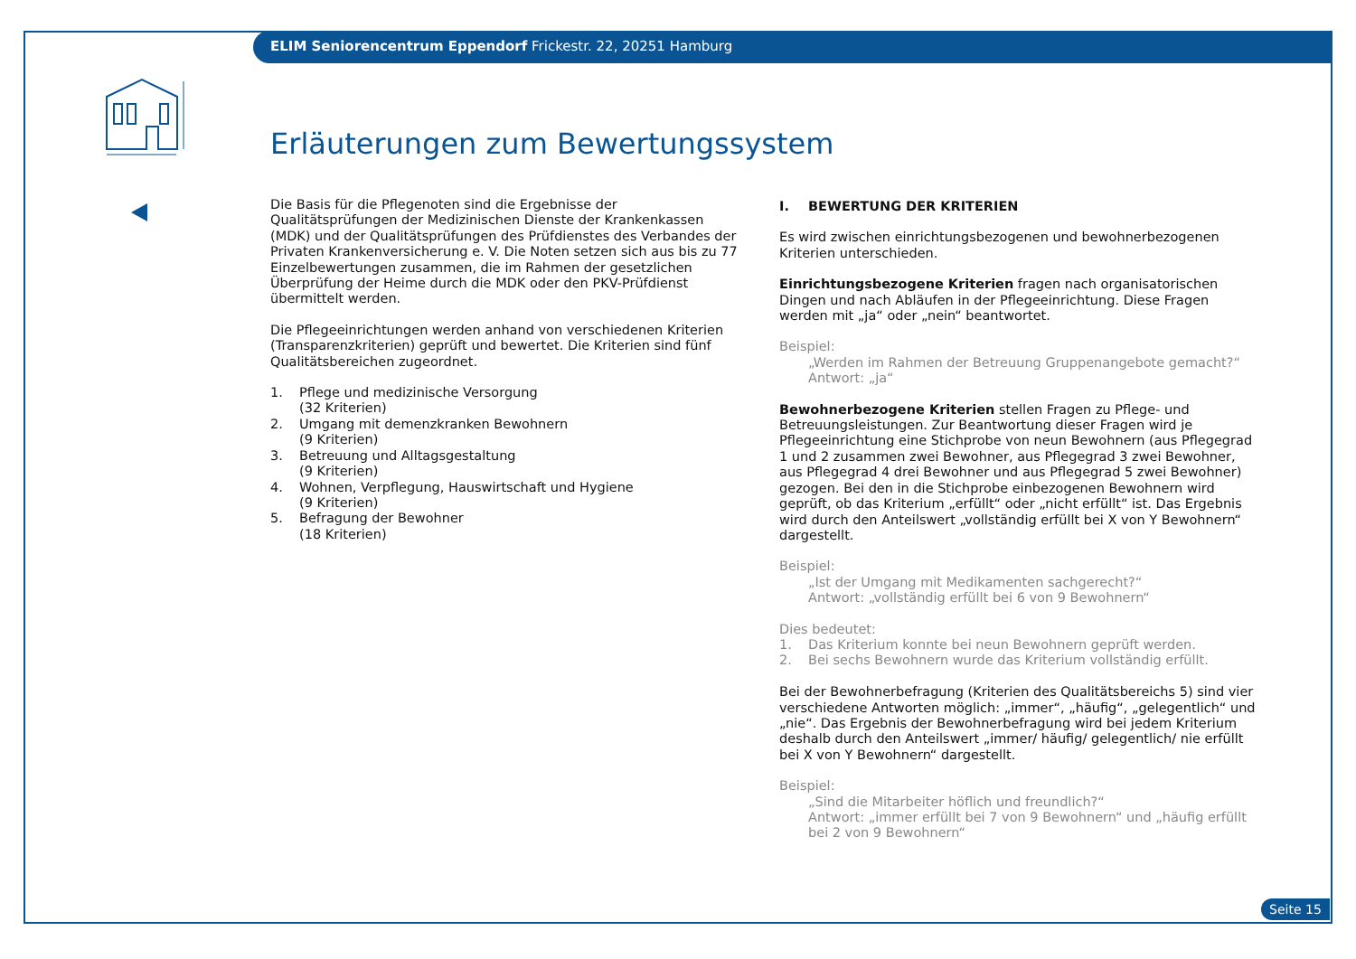ELIM Seniorencentrum Eppendorf Frickestr. 22, 20251 Hamburg
Erläuterungen zum Bewertungssystem
Die Basis für die Pflegenoten sind die Ergebnisse der Qualitätsprüfungen der Medizinischen Dienste der Krankenkassen (MDK) und der Qualitätsprüfungen des Prüfdienstes des Verbandes der Privaten Krankenversicherung e. V. Die Noten setzen sich aus bis zu 77 Einzelbewertungen zusammen, die im Rahmen der gesetzlichen Überprüfung der Heime durch die MDK oder den PKV-Prüfdienst übermittelt werden.
Die Pflegeeinrichtungen werden anhand von verschiedenen Kriterien (Transparenzkriterien) geprüft und bewertet. Die Kriterien sind fünf Qualitätsbereichen zugeordnet.
1. Pflege und medizinische Versorgung
(32 Kriterien)
2. Umgang mit demenzkranken Bewohnern
(9 Kriterien)
3. Betreuung und Alltagsgestaltung
(9 Kriterien)
4. Wohnen, Verpflegung, Hauswirtschaft und Hygiene
(9 Kriterien)
5. Befragung der Bewohner
(18 Kriterien)
I. BEWERTUNG DER KRITERIEN
Es wird zwischen einrichtungsbezogenen und bewohnerbezogenen Kriterien unterschieden.
Einrichtungsbezogene Kriterien fragen nach organisatorischen Dingen und nach Abläufen in der Pflegeeinrichtung. Diese Fragen werden mit „ja“ oder „nein“ beantwortet.
Beispiel:
„Werden im Rahmen der Betreuung Gruppenangebote gemacht?“
Antwort: „ja“
Bewohnerbezogene Kriterien stellen Fragen zu Pflege- und Betreuungsleistungen. Zur Beantwortung dieser Fragen wird je Pflegeeinrichtung eine Stichprobe von neun Bewohnern (aus Pflegegrad 1 und 2 zusammen zwei Bewohner, aus Pflegegrad 3 zwei Bewohner, aus Pflegegrad 4 drei Bewohner und aus Pflegegrad 5 zwei Bewohner) gezogen. Bei den in die Stichprobe einbezogenen Bewohnern wird geprüft, ob das Kriterium „erfüllt“ oder „nicht erfüllt“ ist. Das Ergebnis wird durch den Anteilswert „vollständig erfüllt bei X von Y Bewohnern“ dargestellt.
Beispiel:
„Ist der Umgang mit Medikamenten sachgerecht?“
Antwort: „vollständig erfüllt bei 6 von 9 Bewohnern“
Dies bedeutet:
1. Das Kriterium konnte bei neun Bewohnern geprüft werden.
2. Bei sechs Bewohnern wurde das Kriterium vollständig erfüllt.
Bei der Bewohnerbefragung (Kriterien des Qualitätsbereichs 5) sind vier verschiedene Antworten möglich: „immer“, „häufig“, „gelegentlich“ und „nie“. Das Ergebnis der Bewohnerbefragung wird bei jedem Kriterium deshalb durch den Anteilswert „immer/ häufig/ gelegentlich/ nie erfüllt bei X von Y Bewohnern“ dargestellt.
Beispiel:
„Sind die Mitarbeiter höflich und freundlich?“
Antwort: „immer erfüllt bei 7 von 9 Bewohnern“ und „häufig erfüllt bei 2 von 9 Bewohnern“
Seite 15